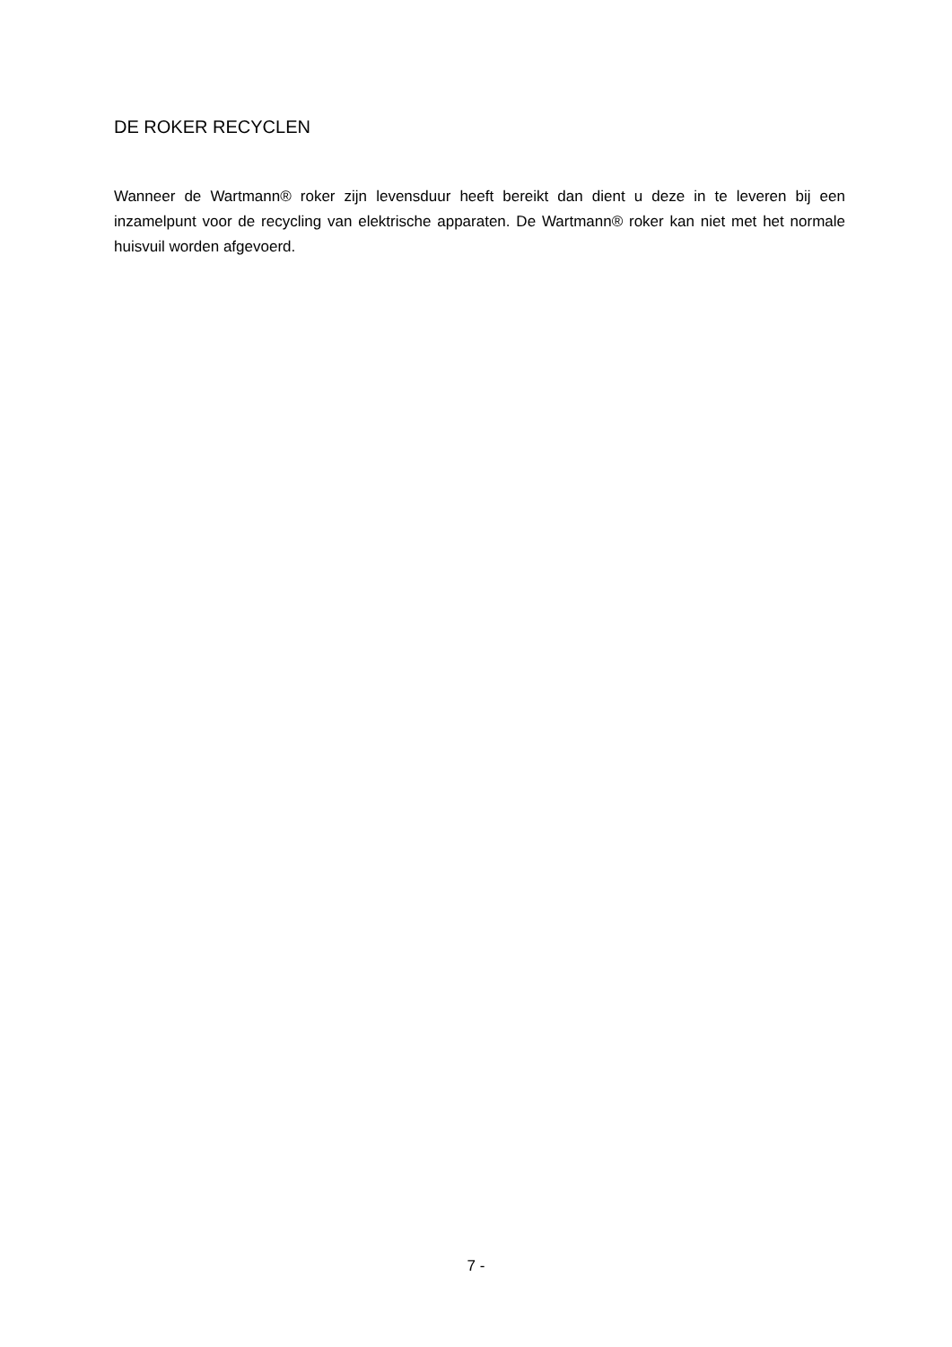DE ROKER RECYCLEN
Wanneer de Wartmann® roker zijn levensduur heeft bereikt dan dient u deze in te leveren bij een inzamelpunt voor de recycling van elektrische apparaten. De Wartmann® roker kan niet met het normale huisvuil worden afgevoerd.
7 -